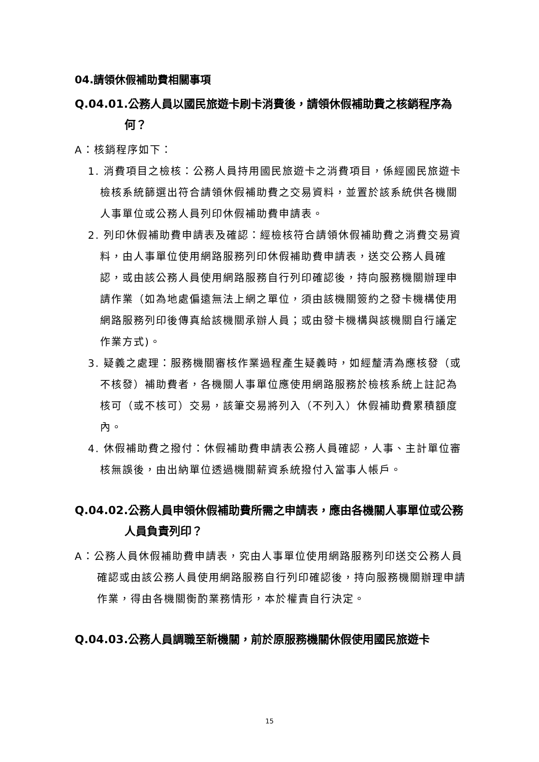04.請領休假補助費相關事項
Q.04.01.公務人員以國民旅遊卡刷卡消費後，請領休假補助費之核銷程序為何？
A：核銷程序如下：
1. 消費項目之檢核：公務人員持用國民旅遊卡之消費項目，係經國民旅遊卡檢核系統篩選出符合請領休假補助費之交易資料，並置於該系統供各機關人事單位或公務人員列印休假補助費申請表。
2. 列印休假補助費申請表及確認：經檢核符合請領休假補助費之消費交易資料，由人事單位使用網路服務列印休假補助費申請表，送交公務人員確認，或由該公務人員使用網路服務自行列印確認後，持向服務機關辦理申請作業（如為地處偏遠無法上網之單位，須由該機關簽約之發卡機構使用網路服務列印後傳真給該機關承辦人員；或由發卡機構與該機關自行議定作業方式)。
3. 疑義之處理：服務機關審核作業過程產生疑義時，如經釐清為應核發（或不核發）補助費者，各機關人事單位應使用網路服務於檢核系統上註記為核可（或不核可）交易，該筆交易將列入（不列入）休假補助費累積額度內。
4. 休假補助費之撥付：休假補助費申請表公務人員確認，人事、主計單位審核無誤後，由出納單位透過機關薪資系統撥付入當事人帳戶。
Q.04.02.公務人員申領休假補助費所需之申請表，應由各機關人事單位或公務人員負責列印？
A：公務人員休假補助費申請表，究由人事單位使用網路服務列印送交公務人員確認或由該公務人員使用網路服務自行列印確認後，持向服務機關辦理申請作業，得由各機關衡酌業務情形，本於權責自行決定。
Q.04.03.公務人員調職至新機關，前於原服務機關休假使用國民旅遊卡
15